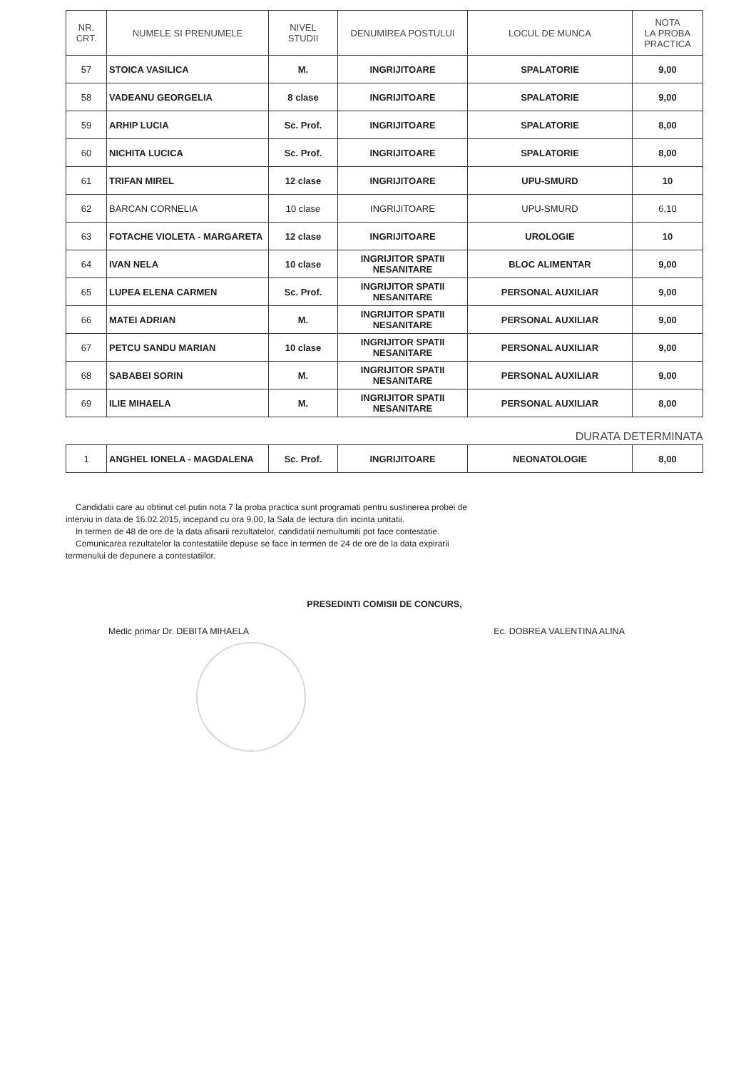| NR. CRT. | NUMELE SI PRENUMELE | NIVEL STUDII | DENUMIREA POSTULUI | LOCUL DE MUNCA | NOTA LA PROBA PRACTICA |
| --- | --- | --- | --- | --- | --- |
| 57 | STOICA VASILICA | M. | INGRIJITOARE | SPALATORIE | 9,00 |
| 58 | VADEANU GEORGELIA | 8 clase | INGRIJITOARE | SPALATORIE | 9,00 |
| 59 | ARHIP LUCIA | Sc. Prof. | INGRIJITOARE | SPALATORIE | 8,00 |
| 60 | NICHITA LUCICA | Sc. Prof. | INGRIJITOARE | SPALATORIE | 8,00 |
| 61 | TRIFAN MIREL | 12 clase | INGRIJITOARE | UPU-SMURD | 10 |
| 62 | BARCAN CORNELIA | 10 clase | INGRIJITOARE | UPU-SMURD | 6,10 |
| 63 | FOTACHE VIOLETA - MARGARETA | 12 clase | INGRIJITOARE | UROLOGIE | 10 |
| 64 | IVAN NELA | 10 clase | INGRIJITOR SPATII NESANITARE | BLOC ALIMENTAR | 9,00 |
| 65 | LUPEA ELENA CARMEN | Sc. Prof. | INGRIJITOR SPATII NESANITARE | PERSONAL AUXILIAR | 9,00 |
| 66 | MATEI ADRIAN | M. | INGRIJITOR SPATII NESANITARE | PERSONAL AUXILIAR | 9,00 |
| 67 | PETCU SANDU MARIAN | 10 clase | INGRIJITOR SPATII NESANITARE | PERSONAL AUXILIAR | 9,00 |
| 68 | SABABEI SORIN | M. | INGRIJITOR SPATII NESANITARE | PERSONAL AUXILIAR | 9,00 |
| 69 | ILIE MIHAELA | M. | INGRIJITOR SPATII NESANITARE | PERSONAL AUXILIAR | 8,00 |
DURATA DETERMINATA
| 1 | ANGHEL IONELA - MAGDALENA | Sc. Prof. | INGRIJITOARE | NEONATOLOGIE | 8,00 |
Candidatii care au obtinut cel putin nota 7 la proba practica sunt programati pentru sustinerea probei de
interviu in data de 16.02.2015, incepand cu ora 9.00, la Sala de lectura din incinta unitatii.
In termen de 48 de ore de la data afisarii rezultatelor, candidatii nemultumiti pot face contestatie.
Comunicarea rezultatelor la contestatiile depuse se face in termen de 24 de ore de la data expirarii
termenului de depunere a contestatiilor.
PRESEDINTI COMISII DE CONCURS,
Medic primar Dr. DEBITA MIHAELA Ec. DOBREA VALENTINA ALINA